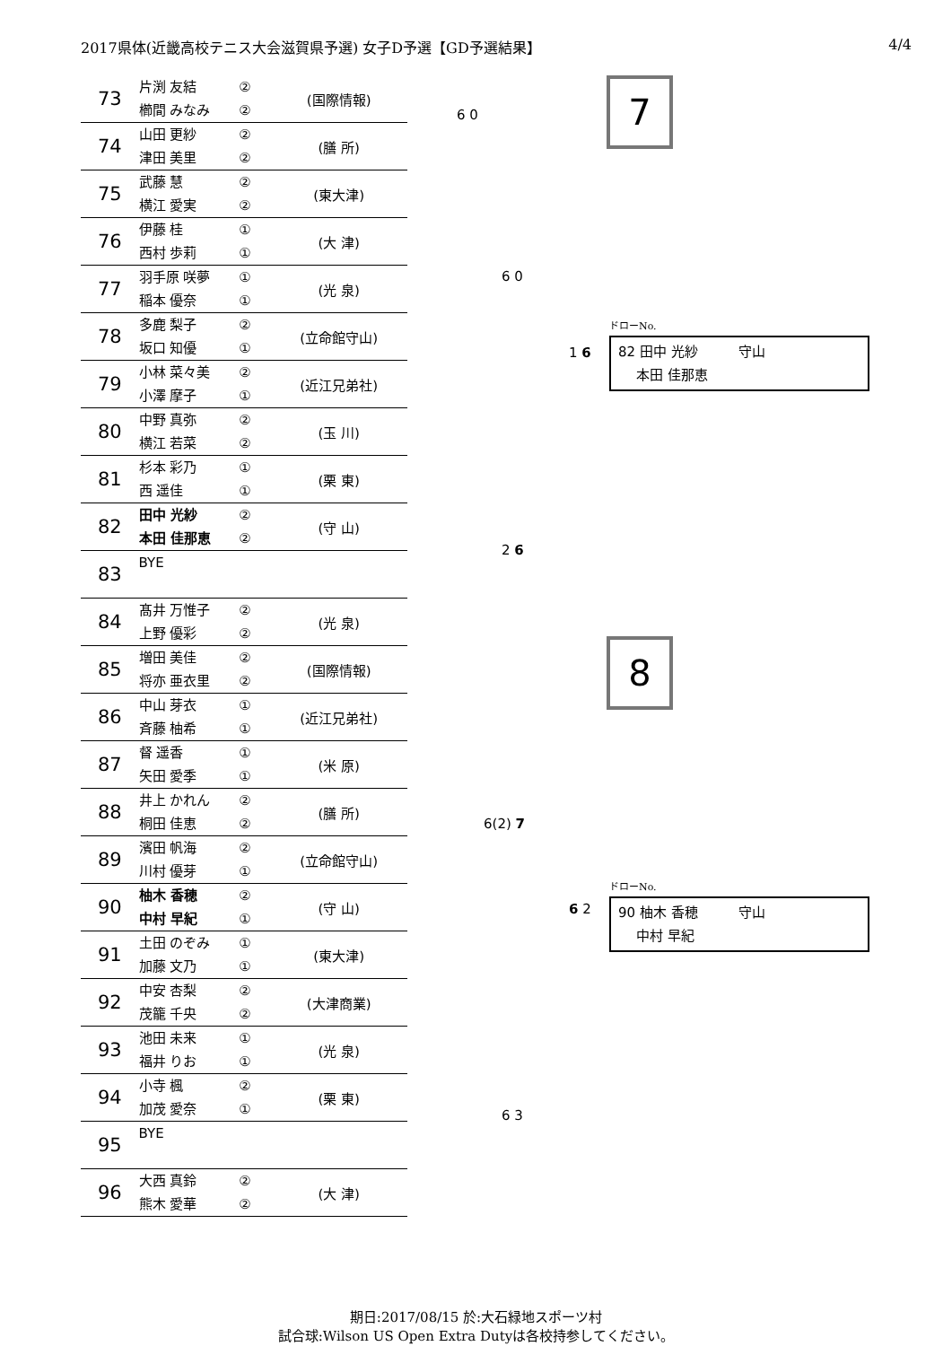2017県体(近畿高校テニス大会滋賀県予選) 女子D予選【GD予選結果】 4/4
| 73 | 片渕 友結 櫛間 みなみ | ② ② | (国際情報) |
| 74 | 山田 更紗 津田 美里 | ② ② | (膳 所) |
| 75 | 武藤 慧 横江 愛実 | ② ② | (東大津) |
| 76 | 伊藤 桂 西村 歩莉 | ① ① | (大 津) |
| 77 | 羽手原 咲夢 稲本 優奈 | ① ① | (光 泉) |
| 78 | 多鹿 梨子 坂口 知優 | ② ① | (立命館守山) |
| 79 | 小林 菜々美 小澤 摩子 | ② ① | (近江兄弟社) |
| 80 | 中野 真弥 横江 若菜 | ② ② | (玉 川) |
| 81 | 杉本 彩乃 西 遥佳 | ① ① | (栗 東) |
| 82 | 田中 光紗 本田 佳那恵 | ② ② | (守 山) |
| 83 | BYE | | |
| 84 | 髙井 万惟子 上野 優彩 | ② ② | (光 泉) |
| 85 | 増田 美佳 将亦 亜衣里 | ② ② | (国際情報) |
| 86 | 中山 芽衣 斉藤 柚希 | ① ① | (近江兄弟社) |
| 87 | 督 遥香 矢田 愛季 | ① ① | (米 原) |
| 88 | 井上 かれん 桐田 佳恵 | ② ② | (膳 所) |
| 89 | 濱田 帆海 川村 優芽 | ② ① | (立命館守山) |
| 90 | 柚木 香穂 中村 早紀 | ② ① | (守 山) |
| 91 | 土田 のぞみ 加藤 文乃 | ① ① | (東大津) |
| 92 | 中安 杏梨 茂籠 千央 | ② ② | (大津商業) |
| 93 | 池田 未来 福井 りお | ① ① | (光 泉) |
| 94 | 小寺 楓 加茂 愛奈 | ② ① | (栗 東) |
| 95 | BYE | | |
| 96 | 大西 真鈴 熊木 愛華 | ② ② | (大 津) |
7
ドローNo.
82 田中 光紗　　　守山
　 本田 佳那恵
8
ドローNo.
90 柚木 香穂　　　守山
　 中村 早紀
6 0
6 0
1 6
2 6
6(2) 7
6 2
6 3
期日:2017/08/15 於:大石緑地スポーツ村
試合球:Wilson US Open Extra Dutyは各校持参してください。